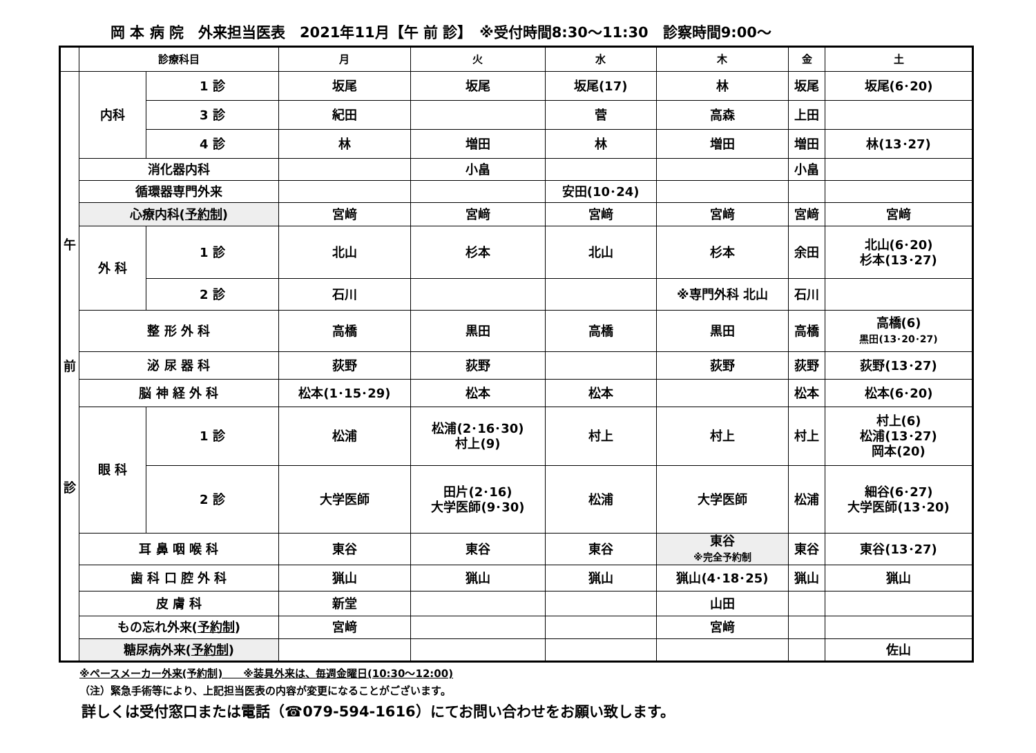岡 本 病 院　外来担当医表　2021年11月【午 前 診】　※受付時間8:30～11:30　診察時間9:00～
| | 診療科目 | | 月 | 火 | 水 | 木 | 金 | 土 |
| --- | --- | --- | --- | --- | --- | --- | --- | --- |
| 午 前 診 | 内科 | 1 診 | 坂尾 | 坂尾 | 坂尾(17) | 林 | 坂尾 | 坂尾(6･20) |
| | | 3 診 | 紀田 | | 菅 | 高森 | 上田 | |
| | | 4 診 | 林 | 増田 | 林 | 増田 | 増田 | 林(13･27) |
| | 消化器内科 | | | 小畠 | | | 小畠 | |
| | 循環器専門外来 | | | | 安田(10･24) | | | |
| | 心療内科( 予約制 ) | | 宮﨑 | 宮﨑 | 宮﨑 | 宮﨑 | 宮﨑 | 宮﨑 |
| | 外 科 | 1 診 | 北山 | 杉本 | 北山 | 杉本 | 余田 | 北山(6･20) 杉本(13･27) |
| | | 2 診 | 石川 | | | ※専門外科 北山 | 石川 | |
| | 整 形 外 科 | | 高橋 | 黒田 | 高橋 | 黒田 | 高橋 | 高橋(6) 黒田(13･20･27) |
| | 泌 尿 器 科 | | 荻野 | 荻野 | | 荻野 | 荻野 | 荻野(13･27) |
| | 脳 神 経 外 科 | | 松本(1･15･29) | 松本 | 松本 | | 松本 | 松本(6･20) |
| | 眼 科 | 1 診 | 松浦 | 松浦(2･16･30) 村上(9) | 村上 | 村上 | 村上 | 村上(6) 松浦(13･27) 岡本(20) |
| | | 2 診 | 大学医師 | 田片(2･16) 大学医師(9･30) | 松浦 | 大学医師 | 松浦 | 細谷(6･27) 大学医師(13･20) |
| | 耳 鼻 咽 喉 科 | | 東谷 | 東谷 | 東谷 | 東谷 ※完全予約制 | 東谷 | 東谷(13･27) |
| | 歯 科 口 腔 外 科 | | 猟山 | 猟山 | 猟山 | 猟山(4･18･25) | 猟山 | 猟山 |
| | 皮 膚 科 | | 新堂 | | | 山田 | | |
| | もの忘れ外来( 予約制 ) | | 宮﨑 | | | 宮﨑 | | |
| | 糖尿病外来( 予約制 ) | | | | | | | 佐山 |
※ペースメーカー外来(予約制)　　※装具外来は、毎週金曜日(10:30～12:00)
（注）緊急手術等により、上記担当医表の内容が変更になることがございます。
詳しくは受付窓口または電話（☎079-594-1616）にてお問い合わせをお願い致します。